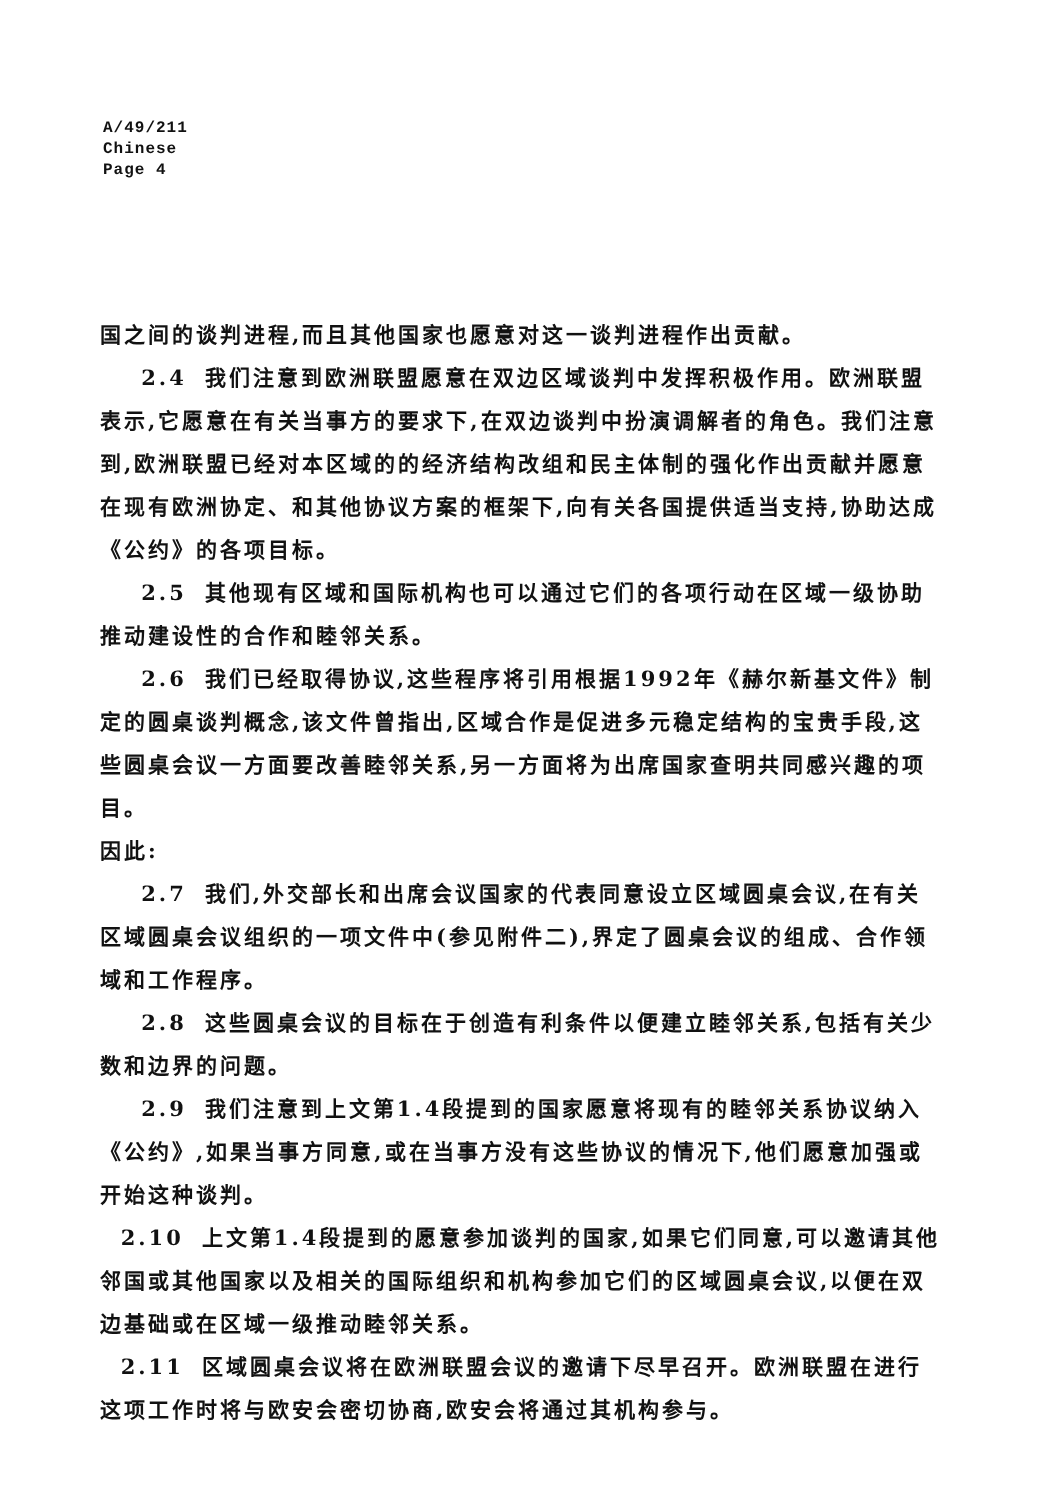A/49/211
Chinese
Page 4
国之间的谈判进程,而且其他国家也愿意对这一谈判进程作出贡献。
2.4 我们注意到欧洲联盟愿意在双边区域谈判中发挥积极作用。欧洲联盟表示,它愿意在有关当事方的要求下,在双边谈判中扮演调解者的角色。我们注意到,欧洲联盟已经对本区域的的经济结构改组和民主体制的强化作出贡献并愿意在现有欧洲协定、和其他协议方案的框架下,向有关各国提供适当支持,协助达成《公约》的各项目标。
2.5 其他现有区域和国际机构也可以通过它们的各项行动在区域一级协助推动建设性的合作和睦邻关系。
2.6 我们已经取得协议,这些程序将引用根据1992年《赫尔新基文件》制定的圆桌谈判概念,该文件曾指出,区域合作是促进多元稳定结构的宝贵手段,这些圆桌会议一方面要改善睦邻关系,另一方面将为出席国家查明共同感兴趣的项目。
因此:
2.7 我们,外交部长和出席会议国家的代表同意设立区域圆桌会议,在有关区域圆桌会议组织的一项文件中(参见附件二),界定了圆桌会议的组成、合作领域和工作程序。
2.8 这些圆桌会议的目标在于创造有利条件以便建立睦邻关系,包括有关少数和边界的问题。
2.9 我们注意到上文第1.4段提到的国家愿意将现有的睦邻关系协议纳入《公约》,如果当事方同意,或在当事方没有这些协议的情况下,他们愿意加强或开始这种谈判。
2.10 上文第1.4段提到的愿意参加谈判的国家,如果它们同意,可以邀请其他邻国或其他国家以及相关的国际组织和机构参加它们的区域圆桌会议,以便在双边基础或在区域一级推动睦邻关系。
2.11 区域圆桌会议将在欧洲联盟会议的邀请下尽早召开。欧洲联盟在进行这项工作时将与欧安会密切协商,欧安会将通过其机构参与。